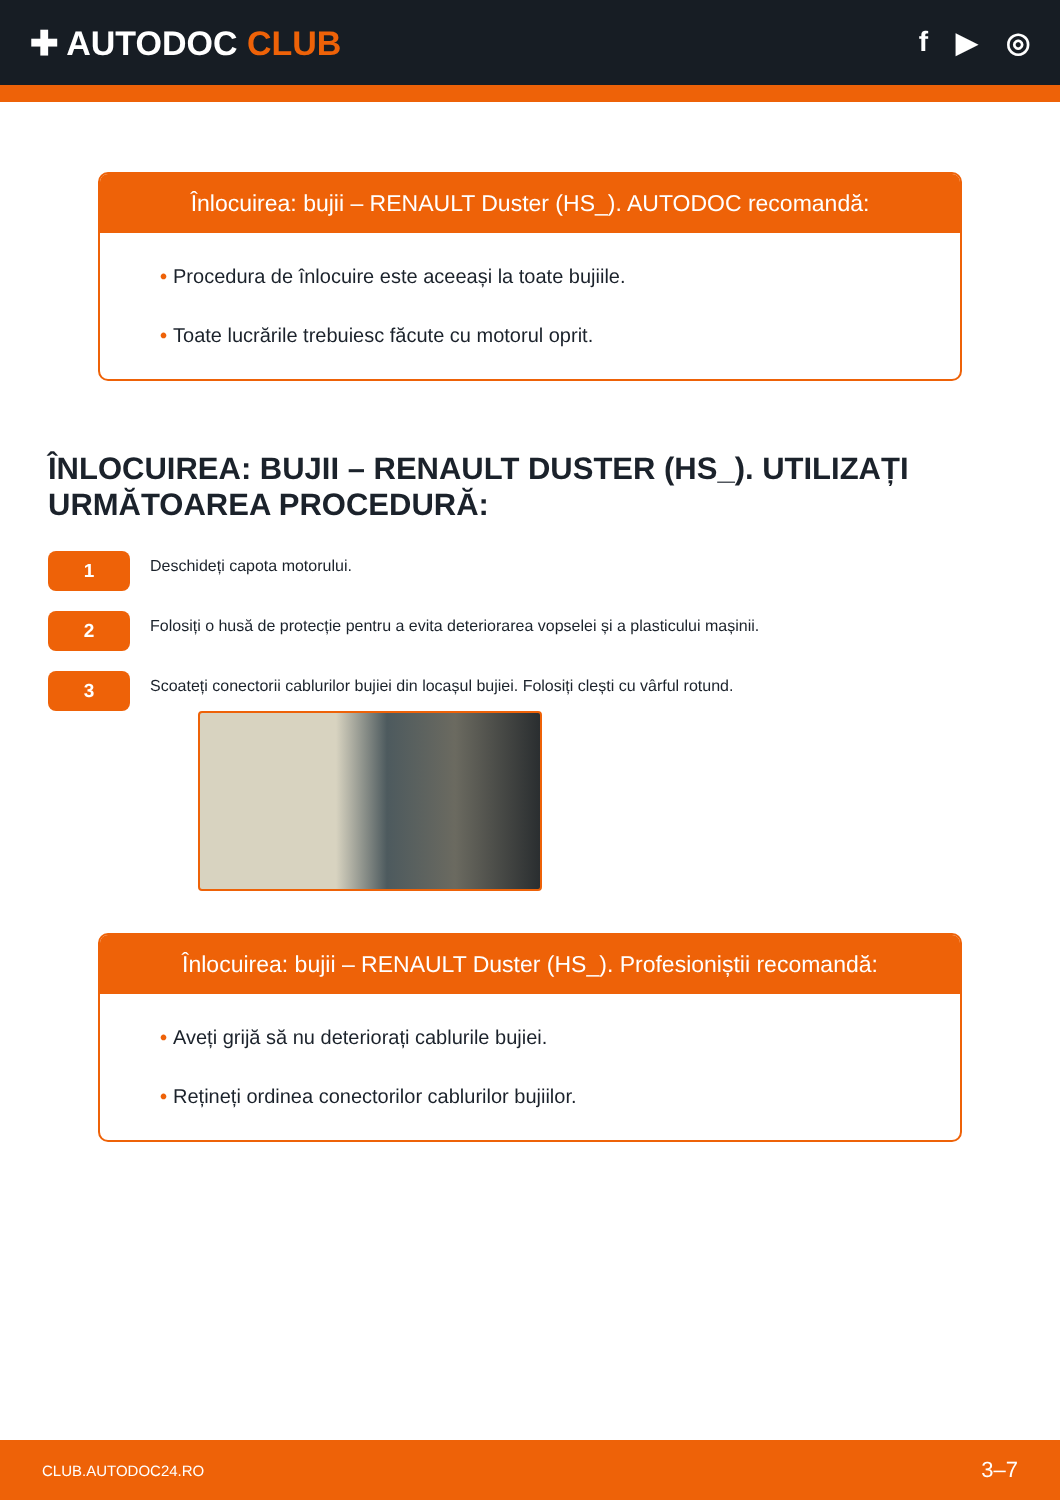✚ AUTODOC CLUB
f ▶ ◎
Înlocuirea: bujii – RENAULT Duster (HS_). AUTODOC recomandă:
• Procedura de înlocuire este aceeași la toate bujiile.
• Toate lucrările trebuiesc făcute cu motorul oprit.
ÎNLOCUIREA: BUJII – RENAULT DUSTER (HS_). UTILIZAȚI URMĂTOAREA PROCEDURĂ:
1
Deschideți capota motorului.
2
Folosiți o husă de protecție pentru a evita deteriorarea vopselei și a plasticului mașinii.
3
Scoateți conectorii cablurilor bujiei din locașul bujiei. Folosiți clești cu vârful rotund.
Înlocuirea: bujii – RENAULT Duster (HS_). Profesioniștii recomandă:
• Aveți grijă să nu deteriorați cablurile bujiei.
• Rețineți ordinea conectorilor cablurilor bujiilor.
CLUB.AUTODOC24.RO 3–7